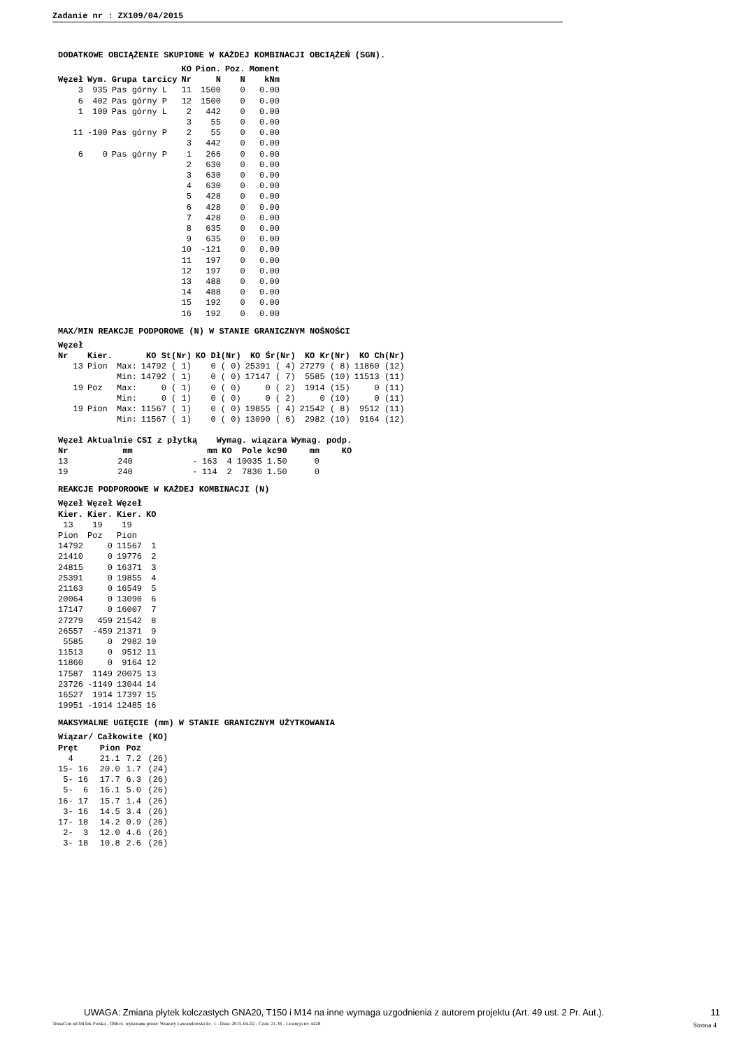Zadanie nr : ZX109/04/2015
DODATKOWE OBCIĄŻENIE SKUPIONE W KAŻDEJ KOMBINACJI OBCIĄŻEŃ (SGN).
| | | | KO | Pion. | Poz. | Moment |
| --- | --- | --- | --- | --- | --- | --- |
| Węzeł | Wym. | Grupa tarcicy | Nr | N | N | kNm |
| 3 | 935 | Pas górny L | 11 | 1500 | 0 | 0.00 |
| 6 | 402 | Pas górny P | 12 | 1500 | 0 | 0.00 |
| 1 | 100 | Pas górny L | 2 | 442 | 0 | 0.00 |
| | | | 3 | 55 | 0 | 0.00 |
| 11 | -100 | Pas górny P | 2 | 55 | 0 | 0.00 |
| | | | 3 | 442 | 0 | 0.00 |
| 6 | 0 | Pas górny P | 1 | 266 | 0 | 0.00 |
| | | | 2 | 630 | 0 | 0.00 |
| | | | 3 | 630 | 0 | 0.00 |
| | | | 4 | 630 | 0 | 0.00 |
| | | | 5 | 428 | 0 | 0.00 |
| | | | 6 | 428 | 0 | 0.00 |
| | | | 7 | 428 | 0 | 0.00 |
| | | | 8 | 635 | 0 | 0.00 |
| | | | 9 | 635 | 0 | 0.00 |
| | | | 10 | -121 | 0 | 0.00 |
| | | | 11 | 197 | 0 | 0.00 |
| | | | 12 | 197 | 0 | 0.00 |
| | | | 13 | 488 | 0 | 0.00 |
| | | | 14 | 488 | 0 | 0.00 |
| | | | 15 | 192 | 0 | 0.00 |
| | | | 16 | 192 | 0 | 0.00 |
MAX/MIN REAKCJE PODPOROWE (N) W STANIE GRANICZNYM NOŚNOŚCI
| Węzeł | | | | | | | |
| --- | --- | --- | --- | --- | --- | --- | --- |
| Nr | Kier. | | KO St(Nr) | KO Dł(Nr) | KO Śr(Nr) | KO Kr(Nr) | KO Ch(Nr) |
| 13 | Pion | Max: | 14792 ( 1) | 0 ( 0) | 25391 ( 4) | 27279 ( 8) | 11860 (12) |
| | | Min: | 14792 ( 1) | 0 ( 0) | 17147 ( 7) | 5585 (10) | 11513 (11) |
| 19 | Poz | Max: | 0 ( 1) | 0 ( 0) | 0 ( 2) | 1914 (15) | 0 (11) |
| | | Min: | 0 ( 1) | 0 ( 0) | 0 ( 2) | 0 (10) | 0 (11) |
| 19 | Pion | Max: | 11567 ( 1) | 0 ( 0) | 19855 ( 4) | 21542 ( 8) | 9512 (11) |
| | | Min: | 11567 ( 1) | 0 ( 0) | 13090 ( 6) | 2982 (10) | 9164 (12) |
| Węzeł | Aktualnie | CSI z płytką | Wymag. wiązara | | | | Wymag. podp. | |
| --- | --- | --- | --- | --- | --- | --- | --- | --- |
| Nr | mm | | mm | KO | Pole | kc90 | mm | KO |
| 13 | 240 | - | 163 | 4 | 10035 | 1.50 | 0 | |
| 19 | 240 | - | 114 | 2 | 7830 | 1.50 | 0 | |
REAKCJE PODPOROOWE W KAŻDEJ KOMBINACJI (N)
| Węzeł | Węzeł | Węzeł | |
| --- | --- | --- | --- |
| Kier. | Kier. | Kier. | KO |
| 13 | 19 | 19 | |
| Pion | Poz | Pion | |
| 14792 | 0 | 11567 | 1 |
| 21410 | 0 | 19776 | 2 |
| 24815 | 0 | 16371 | 3 |
| 25391 | 0 | 19855 | 4 |
| 21163 | 0 | 16549 | 5 |
| 20064 | 0 | 13090 | 6 |
| 17147 | 0 | 16007 | 7 |
| 27279 | 459 | 21542 | 8 |
| 26557 | -459 | 21371 | 9 |
| 5585 | 0 | 2982 | 10 |
| 11513 | 0 | 9512 | 11 |
| 11860 | 0 | 9164 | 12 |
| 17587 | 1149 | 20075 | 13 |
| 23726 | -1149 | 13044 | 14 |
| 16527 | 1914 | 17397 | 15 |
| 19951 | -1914 | 12485 | 16 |
MAKSYMALNE UGIĘCIE (mm) W STANIE GRANICZNYM UŻYTKOWANIA
| Wiązar/ | Całkowite (KO) | | |
| --- | --- | --- | --- |
| Pręt | Pion | Poz | |
| 4 | 21.1 | 7.2 | (26) |
| 15- 16 | 20.0 | 1.7 | (24) |
| 5- 16 | 17.7 | 6.3 | (26) |
| 5- 6 | 16.1 | 5.0 | (26) |
| 16- 17 | 15.7 | 1.4 | (26) |
| 3- 16 | 14.5 | 3.4 | (26) |
| 17- 18 | 14.2 | 0.9 | (26) |
| 2- 3 | 12.0 | 4.6 | (26) |
| 3- 18 | 10.8 | 2.6 | (26) |
UWAGA: Zmiana płytek kolczastych GNA20, T150 i M14 na inne wymaga uzgodnienia z autorem projektu (Art. 49 ust. 2 Pr. Aut.). 11
TrussCon od MiTek Polska - Oblicz. wykonane przez: Wiazary Lewandowski lic. 1 - Data: 2015-04-02 - Czas: 21.36 - Licencja nr: 4428 Strona 4